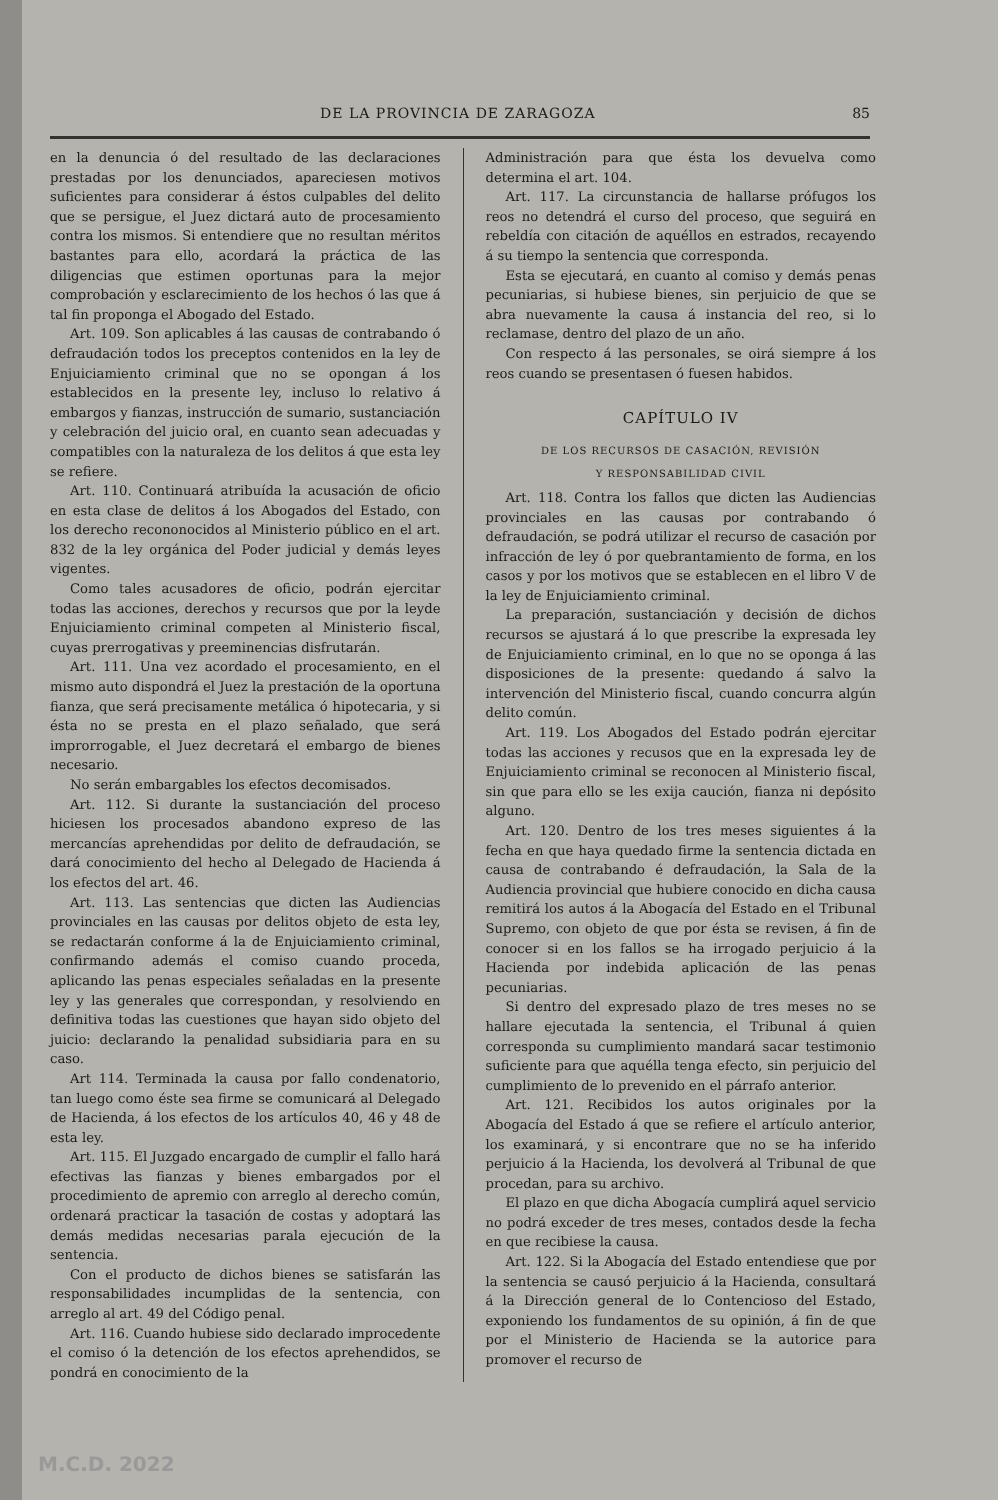DE LA PROVINCIA DE ZARAGOZA 85
en la denuncia ó del resultado de las declaraciones prestadas por los denunciados, apareciesen motivos suficientes para considerar á éstos culpables del delito que se persigue, el Juez dictará auto de procesamiento contra los mismos. Si entendiere que no resultan méritos bastantes para ello, acordará la práctica de las diligencias que estimen oportunas para la mejor comprobación y esclarecimiento de los hechos ó las que á tal fin proponga el Abogado del Estado.
Art. 109. Son aplicables á las causas de contrabando ó defraudación todos los preceptos contenidos en la ley de Enjuiciamiento criminal que no se opongan á los establecidos en la presente ley, incluso lo relativo á embargos y fianzas, instrucción de sumario, sustanciación y celebración del juicio oral, en cuanto sean adecuadas y compatibles con la naturaleza de los delitos á que esta ley se refiere.
Art. 110. Continuará atribuída la acusación de oficio en esta clase de delitos á los Abogados del Estado, con los derecho recononocidos al Ministerio público en el art. 832 de la ley orgánica del Poder judicial y demás leyes vigentes.
Como tales acusadores de oficio, podrán ejercitar todas las acciones, derechos y recursos que por la leyde Enjuiciamiento criminal competen al Ministerio fiscal, cuyas prerrogativas y preeminencias disfrutarán.
Art. 111. Una vez acordado el procesamiento, en el mismo auto dispondrá el Juez la prestación de la oportuna fianza, que será precisamente metálica ó hipotecaria, y si ésta no se presta en el plazo señalado, que será improrrogable, el Juez decretará el embargo de bienes necesario.
No serán embargables los efectos decomisados.
Art. 112. Si durante la sustanciación del proceso hiciesen los procesados abandono expreso de las mercancías aprehendidas por delito de defraudación, se dará conocimiento del hecho al Delegado de Hacienda á los efectos del art. 46.
Art. 113. Las sentencias que dicten las Audiencias provinciales en las causas por delitos objeto de esta ley, se redactarán conforme á la de Enjuiciamiento criminal, confirmando además el comiso cuando proceda, aplicando las penas especiales señaladas en la presente ley y las generales que correspondan, y resolviendo en definitiva todas las cuestiones que hayan sido objeto del juicio: declarando la penalidad subsidiaria para en su caso.
Art 114. Terminada la causa por fallo condenatorio, tan luego como éste sea firme se comunicará al Delegado de Hacienda, á los efectos de los artículos 40, 46 y 48 de esta ley.
Art. 115. El Juzgado encargado de cumplir el fallo hará efectivas las fianzas y bienes embargados por el procedimiento de apremio con arreglo al derecho común, ordenará practicar la tasación de costas y adoptará las demás medidas necesarias parala ejecución de la sentencia.
Con el producto de dichos bienes se satisfarán las responsabilidades incumplidas de la sentencia, con arreglo al art. 49 del Código penal.
Art. 116. Cuando hubiese sido declarado improcedente el comiso ó la detención de los efectos aprehendidos, se pondrá en conocimiento de la
Administración para que ésta los devuelva como determina el art. 104.
Art. 117. La circunstancia de hallarse prófugos los reos no detendrá el curso del proceso, que seguirá en rebeldía con citación de aquéllos en estrados, recayendo á su tiempo la sentencia que corresponda.
Esta se ejecutará, en cuanto al comiso y demás penas pecuniarias, si hubiese bienes, sin perjuicio de que se abra nuevamente la causa á instancia del reo, si lo reclamase, dentro del plazo de un año.
Con respecto á las personales, se oirá siempre á los reos cuando se presentasen ó fuesen habidos.
CAPÍTULO IV
DE LOS RECURSOS DE CASACIÓN, REVISIÓN
Y RESPONSABILIDAD CIVIL
Art. 118. Contra los fallos que dicten las Audiencias provinciales en las causas por contrabando ó defraudación, se podrá utilizar el recurso de casación por infracción de ley ó por quebrantamiento de forma, en los casos y por los motivos que se establecen en el libro V de la ley de Enjuiciamiento criminal.
La preparación, sustanciación y decisión de dichos recursos se ajustará á lo que prescribe la expresada ley de Enjuiciamiento criminal, en lo que no se oponga á las disposiciones de la presente: quedando á salvo la intervención del Ministerio fiscal, cuando concurra algún delito común.
Art. 119. Los Abogados del Estado podrán ejercitar todas las acciones y recusos que en la expresada ley de Enjuiciamiento criminal se reconocen al Ministerio fiscal, sin que para ello se les exija caución, fianza ni depósito alguno.
Art. 120. Dentro de los tres meses siguientes á la fecha en que haya quedado firme la sentencia dictada en causa de contrabando é defraudación, la Sala de la Audiencia provincial que hubiere conocido en dicha causa remitirá los autos á la Abogacía del Estado en el Tribunal Supremo, con objeto de que por ésta se revisen, á fin de conocer si en los fallos se ha irrogado perjuicio á la Hacienda por indebida aplicación de las penas pecuniarias.
Si dentro del expresado plazo de tres meses no se hallare ejecutada la sentencia, el Tribunal á quien corresponda su cumplimiento mandará sacar testimonio suficiente para que aquélla tenga efecto, sin perjuicio del cumplimiento de lo prevenido en el párrafo anterior.
Art. 121. Recibidos los autos originales por la Abogacía del Estado á que se refiere el artículo anterior, los examinará, y si encontrare que no se ha inferido perjuicio á la Hacienda, los devolverá al Tribunal de que procedan, para su archivo.
El plazo en que dicha Abogacía cumplirá aquel servicio no podrá exceder de tres meses, contados desde la fecha en que recibiese la causa.
Art. 122. Si la Abogacía del Estado entendiese que por la sentencia se causó perjuicio á la Hacienda, consultará á la Dirección general de lo Contencioso del Estado, exponiendo los fundamentos de su opinión, á fin de que por el Ministerio de Hacienda se la autorice para promover el recurso de
M.C.D. 2022